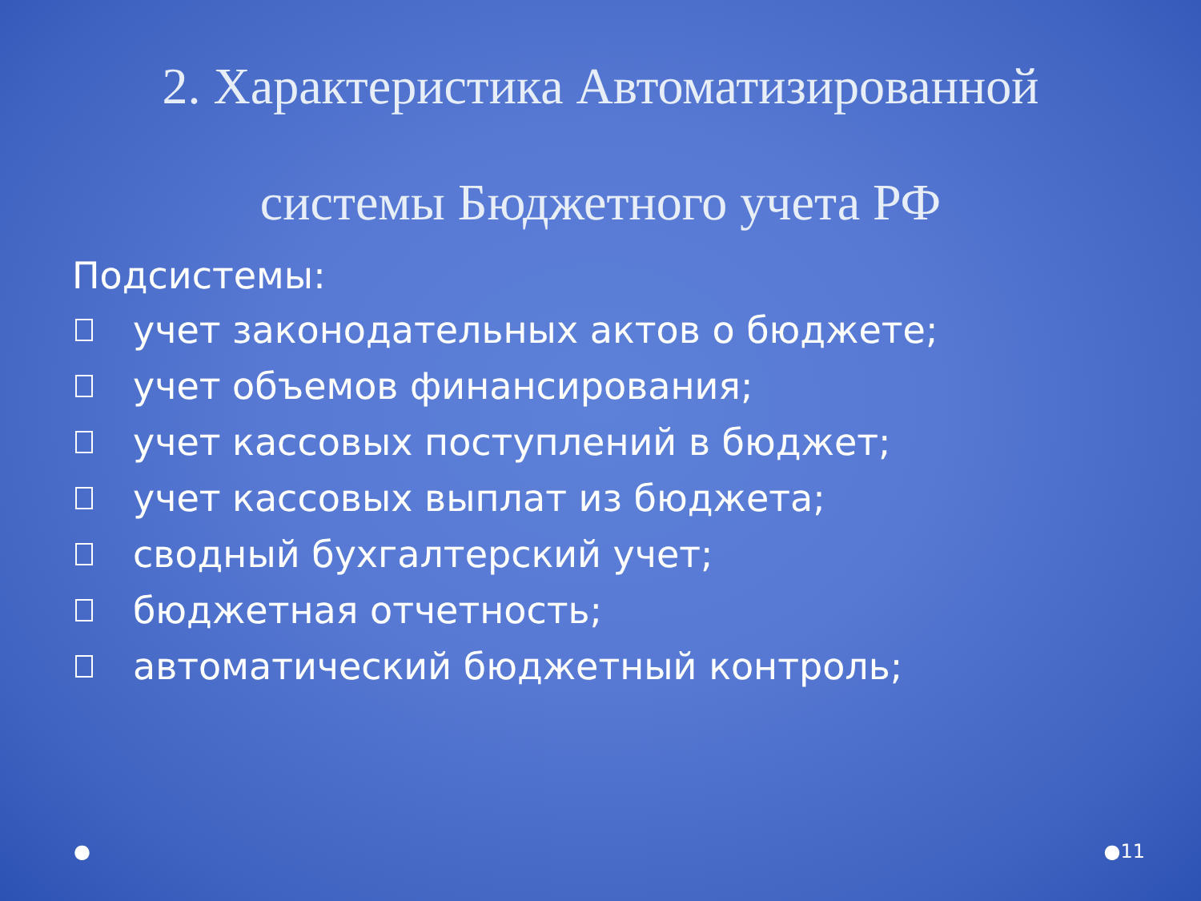2. Характеристика Автоматизированной
системы Бюджетного учета РФ
Подсистемы:
учет законодательных актов о бюджете;
учет объемов финансирования;
учет кассовых поступлений в бюджет;
учет кассовых выплат из бюджета;
сводный бухгалтерский учет;
бюджетная отчетность;
автоматический бюджетный контроль;
● ●11